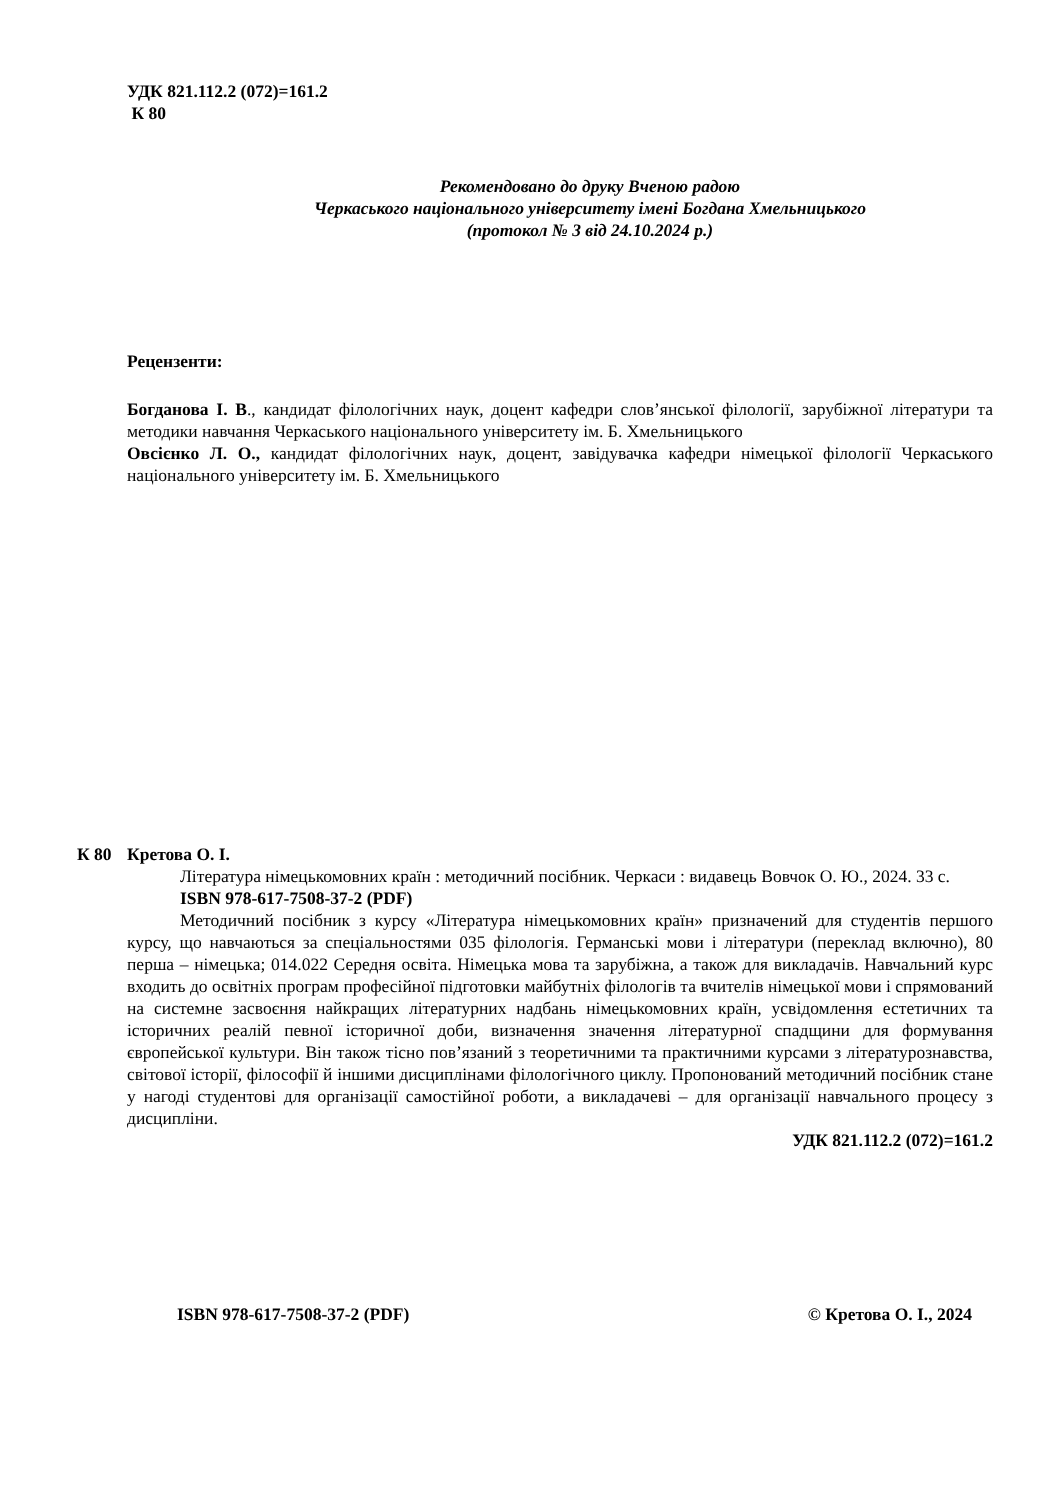УДК 821.112.2 (072)=161.2
К 80
Рекомендовано до друку Вченою радою
Черкаського національного університету імені Богдана Хмельницького
(протокол № 3 від 24.10.2024 р.)
Рецензенти:
Богданова І. В., кандидат філологічних наук, доцент кафедри слов’янської філології, зарубіжної літератури та методики навчання Черкаського національного університету ім. Б. Хмельницького
Овсієнко Л. О., кандидат філологічних наук, доцент, завідувачка кафедри німецької філології Черкаського національного університету ім. Б. Хмельницького
К 80
Кретова О. І.
Література німецькомовних країн : методичний посібник. Черкаси : видавець Вовчок О. Ю., 2024. 33 с.
ISBN 978-617-7508-37-2 (PDF)
Методичний посібник з курсу «Література німецькомовних країн» призначений для студентів першого курсу, що навчаються за спеціальностями 035 філологія. Германські мови і літератури (переклад включно), 80 перша – німецька; 014.022 Середня освіта. Німецька мова та зарубіжна, а також для викладачів. Навчальний курс входить до освітніх програм професійної підготовки майбутніх філологів та вчителів німецької мови і спрямований на системне засвоєння найкращих літературних надбань німецькомовних країн, усвідомлення естетичних та історичних реалій певної історичної доби, визначення значення літературної спадщини для формування європейської культури. Він також тісно пов’язаний з теоретичними та практичними курсами з літературознавства, світової історії, філософії й іншими дисциплінами філологічного циклу. Пропонований методичний посібник стане у нагоді студентові для організації самостійної роботи, а викладачеві – для організації навчального процесу з дисципліни.
УДК 821.112.2 (072)=161.2
ISBN 978-617-7508-37-2 (PDF) © Кретова О. І., 2024